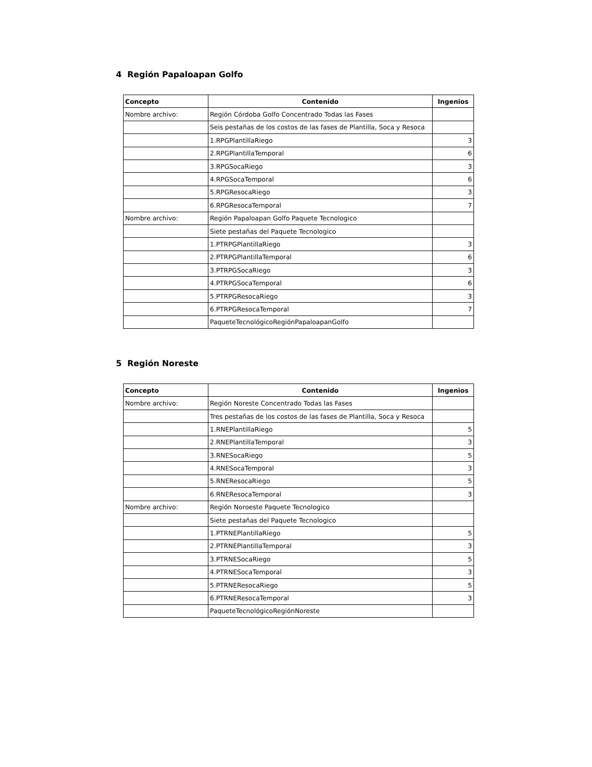4 Región Papaloapan Golfo
| Concepto | Contenido | Ingenios |
| --- | --- | --- |
| Nombre archivo: | Región Córdoba Golfo Concentrado Todas las Fases | |
| | Seis pestañas de los costos de las fases de Plantilla, Soca y Resoca | |
| | 1.RPGPlantillaRiego | 3 |
| | 2.RPGPlantillaTemporal | 6 |
| | 3.RPGSocaRiego | 3 |
| | 4.RPGSocaTemporal | 6 |
| | 5.RPGResocaRiego | 3 |
| | 6.RPGResocaTemporal | 7 |
| Nombre archivo: | Región Papaloapan Golfo Paquete Tecnologico | |
| | Siete pestañas del Paquete Tecnologico | |
| | 1.PTRPGPlantillaRiego | 3 |
| | 2.PTRPGPlantillaTemporal | 6 |
| | 3.PTRPGSocaRiego | 3 |
| | 4.PTRPGSocaTemporal | 6 |
| | 5.PTRPGResocaRiego | 3 |
| | 6.PTRPGResocaTemporal | 7 |
| | PaqueteTecnológicoRegiónPapaloapanGolfo | |
5 Región Noreste
| Concepto | Contenido | Ingenios |
| --- | --- | --- |
| Nombre archivo: | Región Noreste Concentrado Todas las Fases | |
| | Tres pestañas de los costos de las fases de Plantilla, Soca y Resoca | |
| | 1.RNEPlantillaRiego | 5 |
| | 2.RNEPlantillaTemporal | 3 |
| | 3.RNESocaRiego | 5 |
| | 4.RNESocaTemporal | 3 |
| | 5.RNEResocaRiego | 5 |
| | 6.RNEResocaTemporal | 3 |
| Nombre archivo: | Región Noroeste Paquete Tecnologico | |
| | Siete pestañas del Paquete Tecnologico | |
| | 1.PTRNEPlantillaRiego | 5 |
| | 2.PTRNEPlantillaTemporal | 3 |
| | 3.PTRNESocaRiego | 5 |
| | 4.PTRNESocaTemporal | 3 |
| | 5.PTRNEResocaRiego | 5 |
| | 6.PTRNEResocaTemporal | 3 |
| | PaqueteTecnológicoRegiónNoreste | |